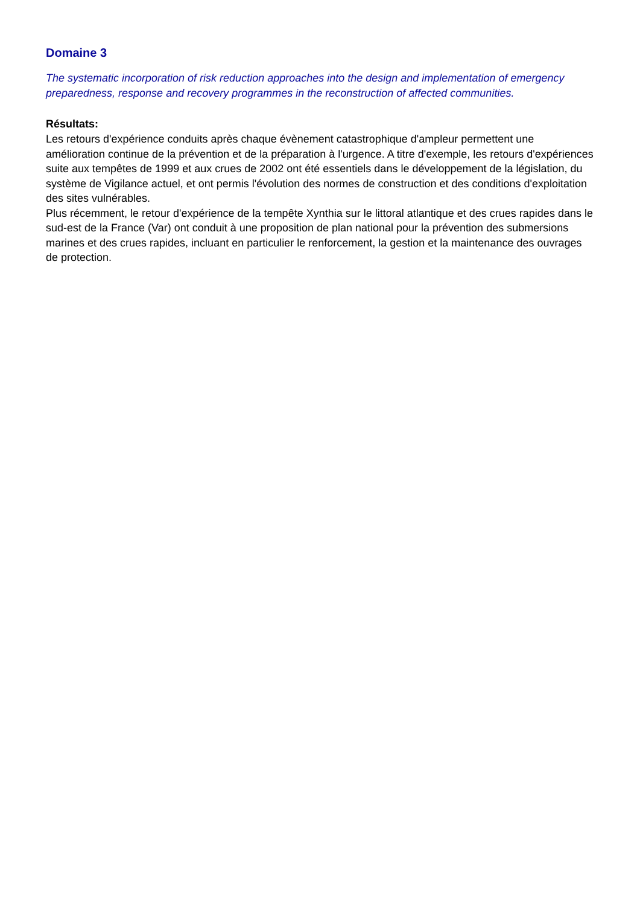Domaine 3
The systematic incorporation of risk reduction approaches into the design and implementation of emergency preparedness, response and recovery programmes in the reconstruction of affected communities.
Résultats:
Les retours d'expérience conduits après chaque évènement catastrophique d'ampleur permettent une amélioration continue de la prévention et de la préparation à l'urgence. A titre d'exemple, les retours d'expériences suite aux tempêtes de 1999 et aux crues de 2002 ont été essentiels dans le développement de la législation, du système de Vigilance actuel, et ont permis l'évolution des normes de construction et des conditions d'exploitation des sites vulnérables.
Plus récemment, le retour d'expérience de la tempête Xynthia sur le littoral atlantique et des crues rapides dans le sud-est de la France (Var) ont conduit à une proposition de plan national pour la prévention des submersions marines et des crues rapides, incluant en particulier le renforcement, la gestion et la maintenance des ouvrages de protection.